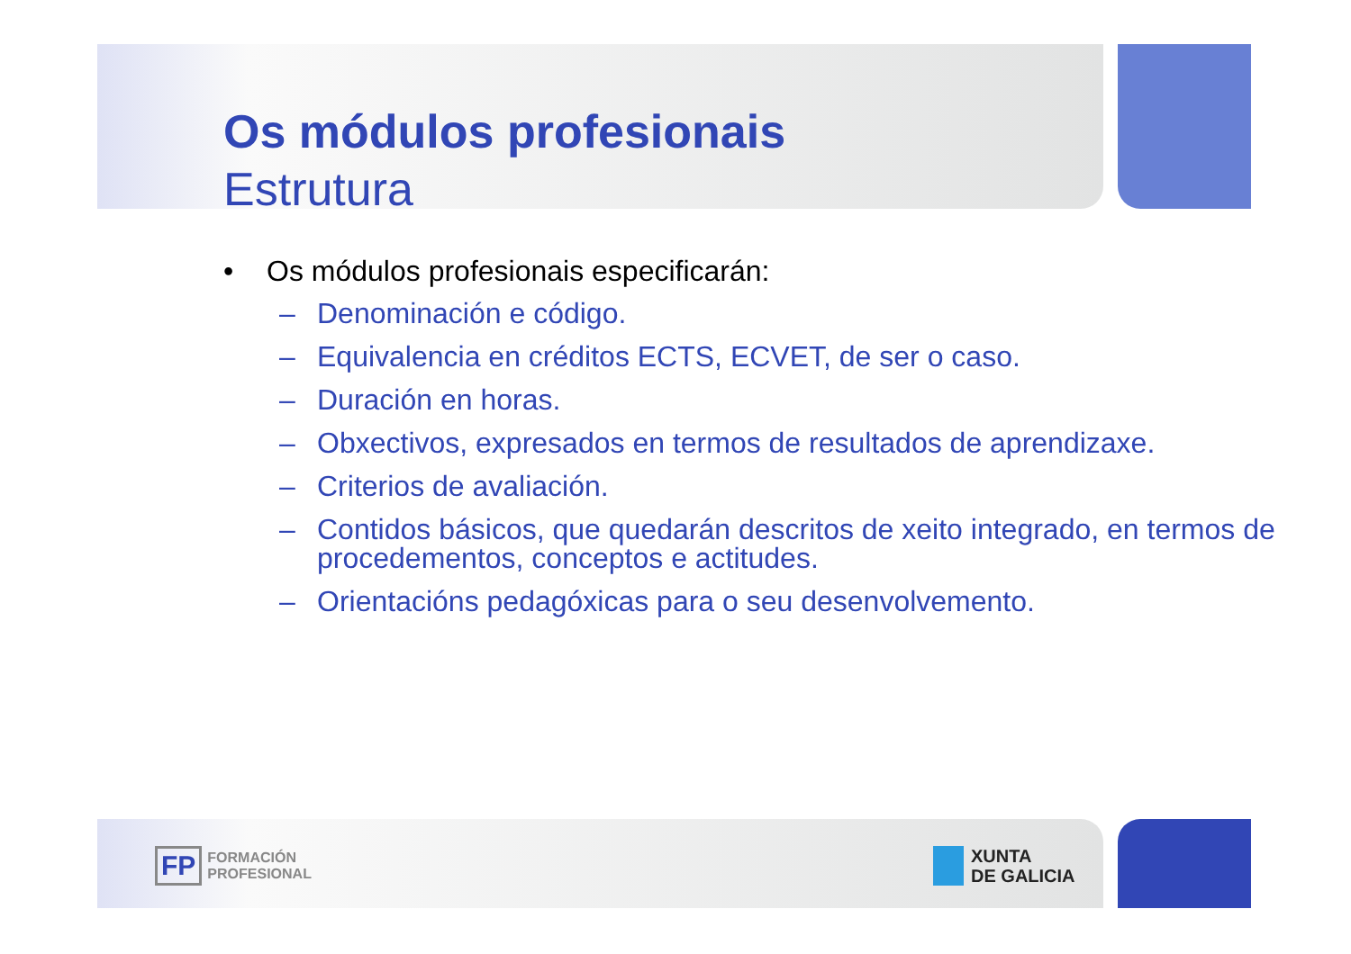Os módulos profesionais
Estrutura
• Os módulos profesionais especificarán:
– Denominación e código.
– Equivalencia en créditos ECTS, ECVET, de ser o caso.
– Duración en horas.
– Obxectivos, expresados en termos de resultados de aprendizaxe.
– Criterios de avaliación.
– Contidos básicos, que quedarán descritos de xeito integrado, en termos de procedementos, conceptos e actitudes.
– Orientacións pedagóxicas para o seu desenvolvemento.
FP FORMACIÓN
PROFESIONAL
XUNTA
DE GALICIA